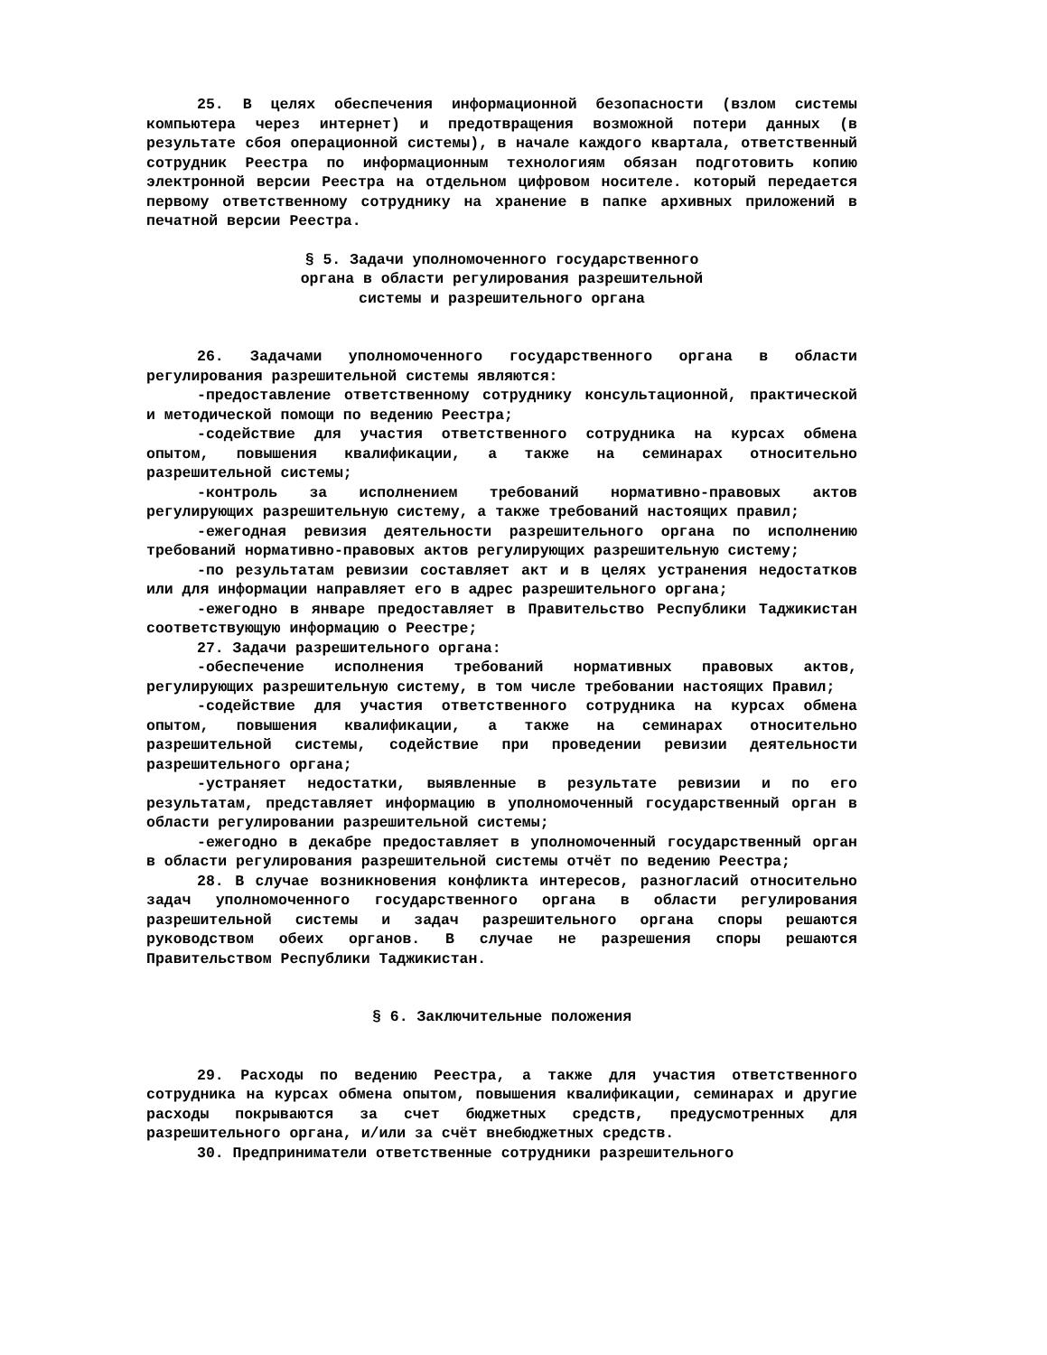25. В целях обеспечения информационной безопасности (взлом системы компьютера через интернет) и предотвращения возможной потери данных (в результате сбоя операционной системы), в начале каждого квартала, ответственный сотрудник Реестра по информационным технологиям обязан подготовить копию электронной версии Реестра на отдельном цифровом носителе. который передается первому ответственному сотруднику на хранение в папке архивных приложений в печатной версии Реестра.
§ 5. Задачи уполномоченного государственного
органа в области регулирования разрешительной
системы и разрешительного органа
26. Задачами уполномоченного государственного органа в области регулирования разрешительной системы являются:
-предоставление ответственному сотруднику консультационной, практической и методической помощи по ведению Реестра;
-содействие для участия ответственного сотрудника на курсах обмена опытом, повышения квалификации, а также на семинарах относительно разрешительной системы;
-контроль за исполнением требований нормативно-правовых актов регулирующих разрешительную систему, а также требований настоящих правил;
-ежегодная ревизия деятельности разрешительного органа по исполнению требований нормативно-правовых актов регулирующих разрешительную систему;
-по результатам ревизии составляет акт и в целях устранения недостатков или для информации направляет его в адрес разрешительного органа;
-ежегодно в январе предоставляет в Правительство Республики Таджикистан соответствующую информацию о Реестре;
27. Задачи разрешительного органа:
-обеспечение исполнения требований нормативных правовых актов, регулирующих разрешительную систему, в том числе требовании настоящих Правил;
-содействие для участия ответственного сотрудника на курсах обмена опытом, повышения квалификации, а также на семинарах относительно разрешительной системы, содействие при проведении ревизии деятельности разрешительного органа;
-устраняет недостатки, выявленные в результате ревизии и по его результатам, представляет информацию в уполномоченный государственный орган в области регулировании разрешительной системы;
-ежегодно в декабре предоставляет в уполномоченный государственный орган в области регулирования разрешительной системы отчёт по ведению Реестра;
28. В случае возникновения конфликта интересов, разногласий относительно задач уполномоченного государственного органа в области регулирования разрешительной системы и задач разрешительного органа споры решаются руководством обеих органов. В случае не разрешения споры решаются Правительством Республики Таджикистан.
§ 6. Заключительные положения
29. Расходы по ведению Реестра, а также для участия ответственного сотрудника на курсах обмена опытом, повышения квалификации, семинарах и другие расходы покрываются за счет бюджетных средств, предусмотренных для разрешительного органа, и/или за счёт внебюджетных средств.
30. Предприниматели ответственные сотрудники разрешительного